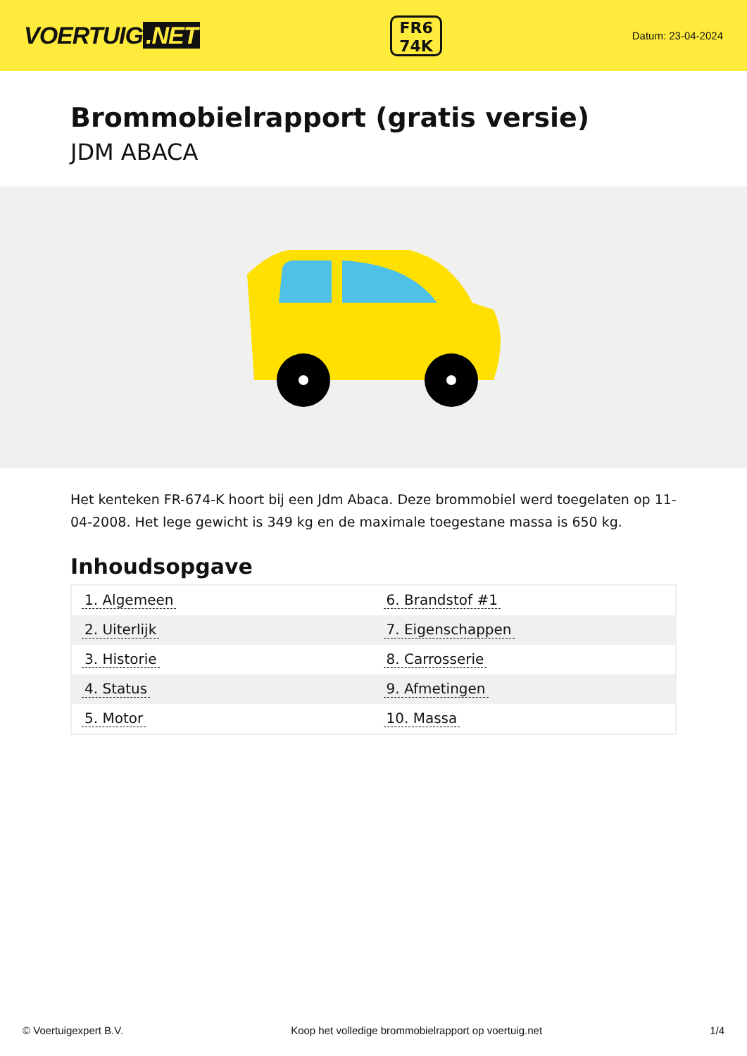VOERTUIG.NET
FR6
74K
Datum: 23-04-2024
Brommobielrapport (gratis versie)
JDM ABACA
Het kenteken FR-674-K hoort bij een Jdm Abaca. Deze brommobiel werd toegelaten op 11-04-2008. Het lege gewicht is 349 kg en de maximale toegestane massa is 650 kg.
Inhoudsopgave
| 1. Algemeen | 6. Brandstof #1 |
| 2. Uiterlijk | 7. Eigenschappen |
| 3. Historie | 8. Carrosserie |
| 4. Status | 9. Afmetingen |
| 5. Motor | 10. Massa |
© Voertuigexpert B.V. Koop het volledige brommobielrapport op voertuig.net 1/4